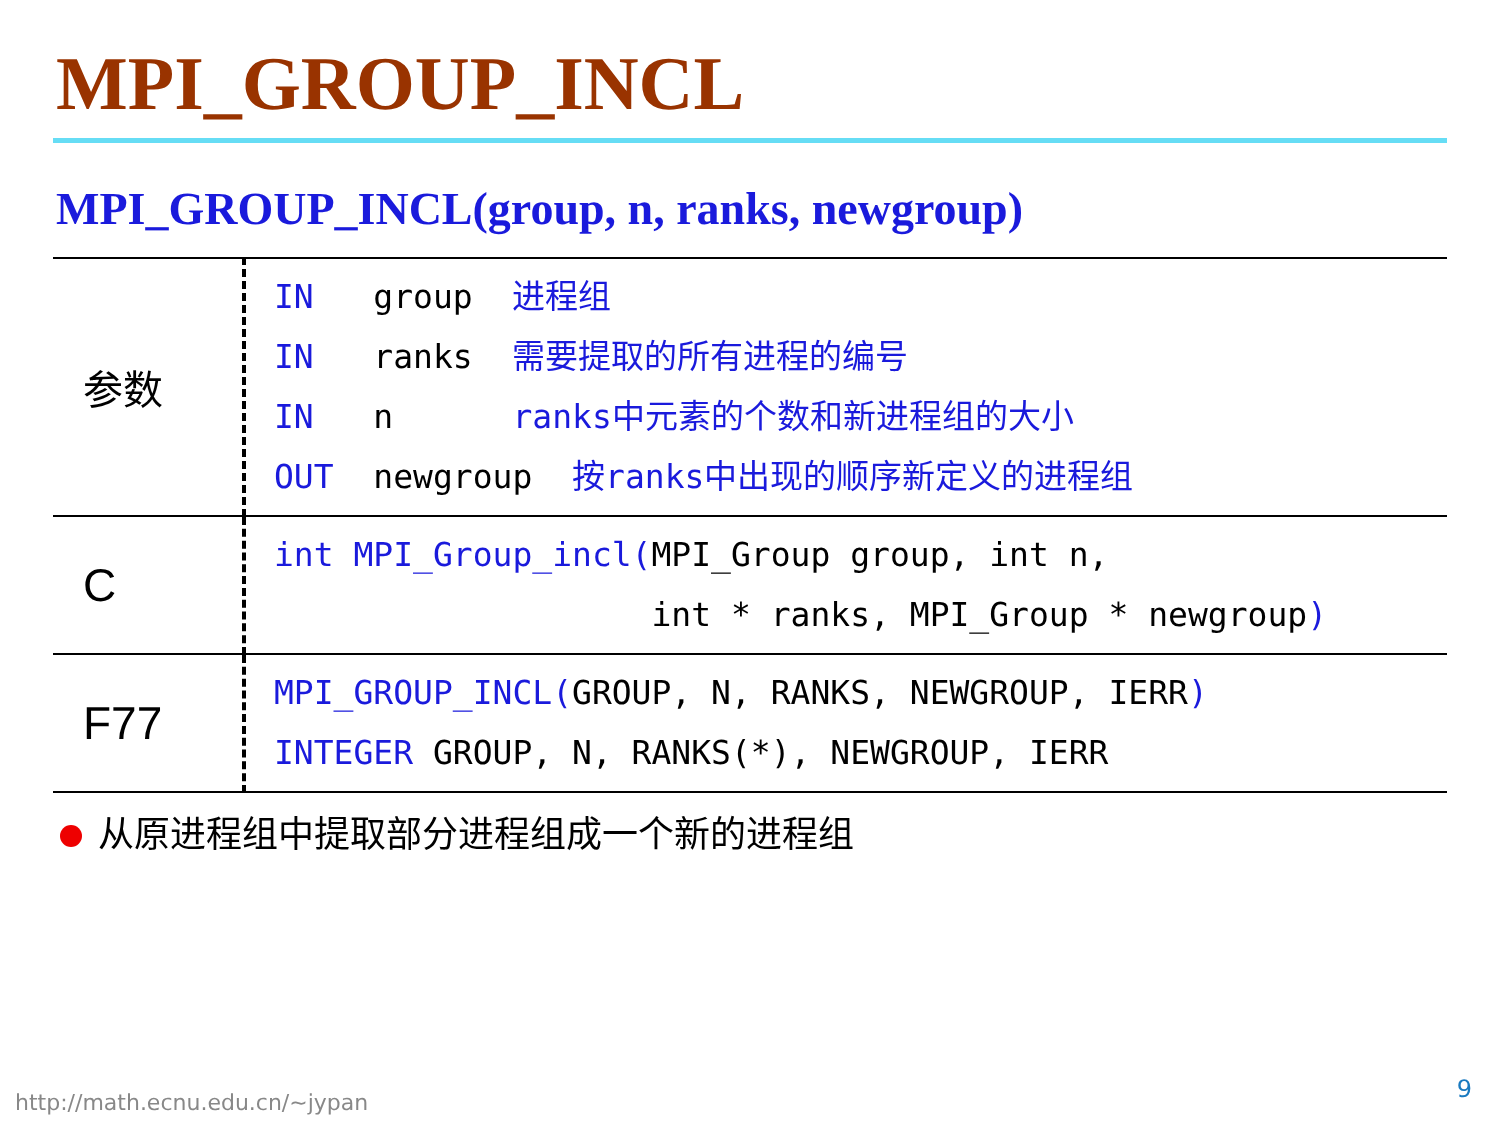MPI_GROUP_INCL
MPI_GROUP_INCL(group, n, ranks, newgroup)
| 参数 | IN group 进程组 IN ranks 需要提取的所有进程的编号 IN n ranks中元素的个数和新进程组的大小 OUT newgroup 按ranks中出现的顺序新定义的进程组 |
| C | int MPI_Group_incl( MPI_Group group, int n, int * ranks, MPI_Group * newgroup ) |
| F77 | MPI_GROUP_INCL( GROUP, N, RANKS, NEWGROUP, IERR ) INTEGER GROUP, N, RANKS(*), NEWGROUP, IERR |
从原进程组中提取部分进程组成一个新的进程组
http://math.ecnu.edu.cn/~jypan 9